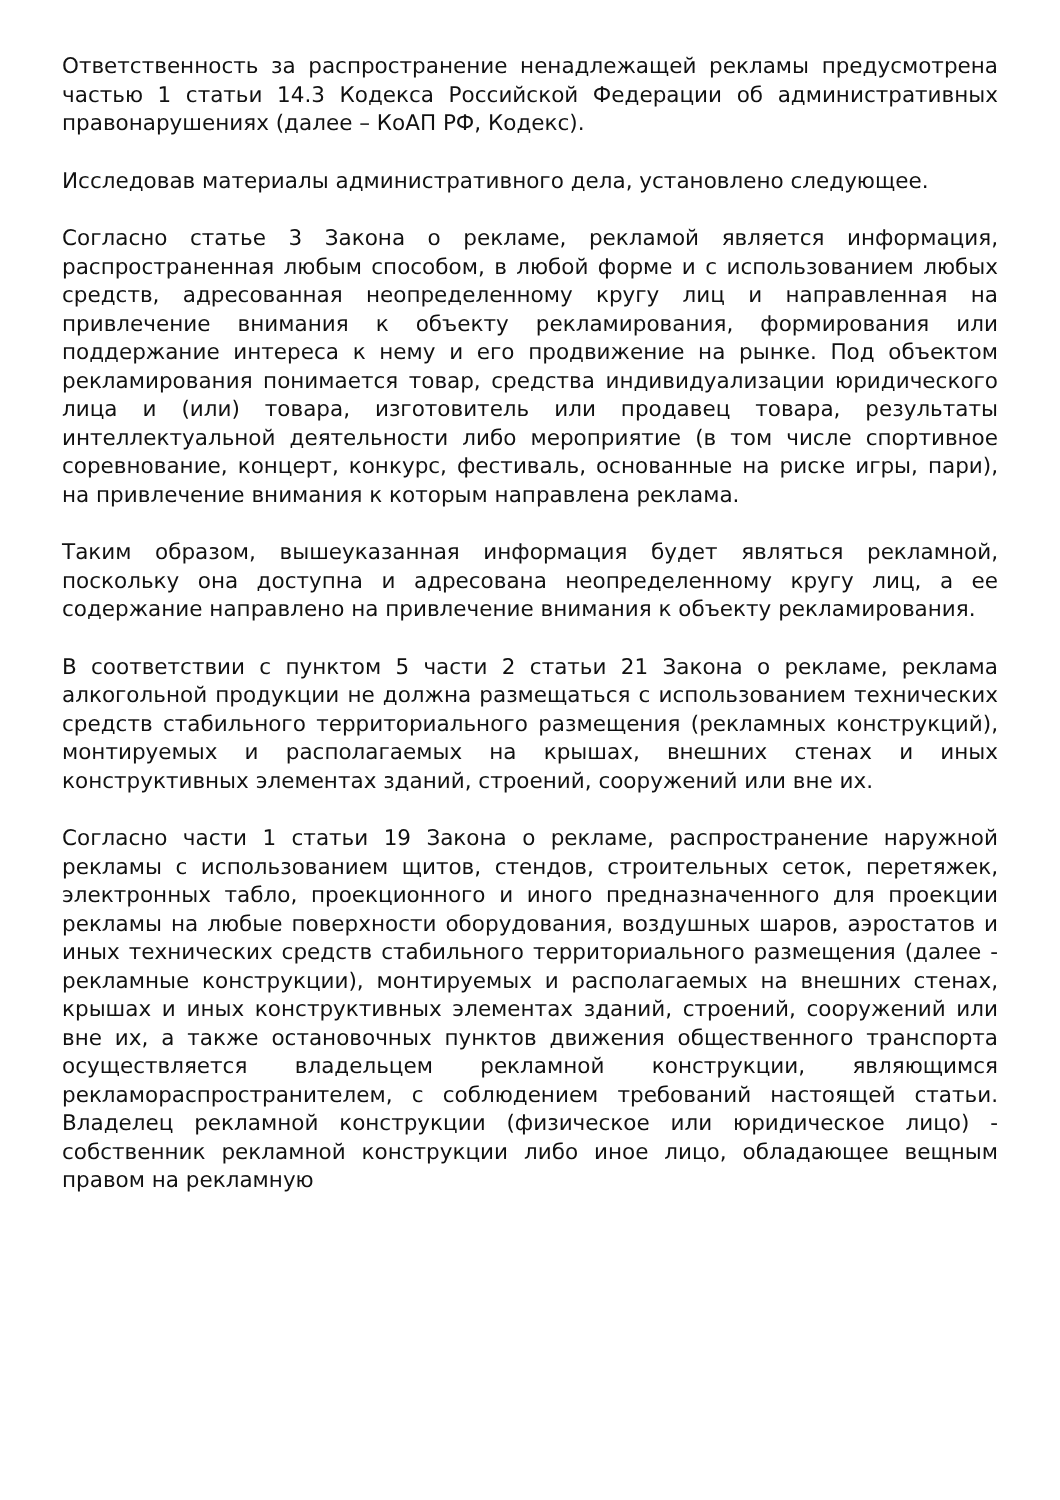Ответственность за распространение ненадлежащей рекламы предусмотрена частью 1 статьи 14.3 Кодекса Российской Федерации об административных правонарушениях (далее – КоАП РФ, Кодекс).
Исследовав материалы административного дела, установлено следующее.
Согласно статье 3 Закона о рекламе, рекламой является информация, распространенная любым способом, в любой форме и с использованием любых средств, адресованная неопределенному кругу лиц и направленная на привлечение внимания к объекту рекламирования, формирования или поддержание интереса к нему и его продвижение на рынке. Под объектом рекламирования понимается товар, средства индивидуализации юридического лица и (или) товара, изготовитель или продавец товара, результаты интеллектуальной деятельности либо мероприятие (в том числе спортивное соревнование, концерт, конкурс, фестиваль, основанные на риске игры, пари), на привлечение внимания к которым направлена реклама.
Таким образом, вышеуказанная информация будет являться рекламной, поскольку она доступна и адресована неопределенному кругу лиц, а ее содержание направлено на привлечение внимания к объекту рекламирования.
В соответствии с пунктом 5 части 2 статьи 21 Закона о рекламе, реклама алкогольной продукции не должна размещаться с использованием технических средств стабильного территориального размещения (рекламных конструкций), монтируемых и располагаемых на крышах, внешних стенах и иных конструктивных элементах зданий, строений, сооружений или вне их.
Согласно части 1 статьи 19 Закона о рекламе, распространение наружной рекламы с использованием щитов, стендов, строительных сеток, перетяжек, электронных табло, проекционного и иного предназначенного для проекции рекламы на любые поверхности оборудования, воздушных шаров, аэростатов и иных технических средств стабильного территориального размещения (далее - рекламные конструкции), монтируемых и располагаемых на внешних стенах, крышах и иных конструктивных элементах зданий, строений, сооружений или вне их, а также остановочных пунктов движения общественного транспорта осуществляется владельцем рекламной конструкции, являющимся рекламораспространителем, с соблюдением требований настоящей статьи. Владелец рекламной конструкции (физическое или юридическое лицо) - собственник рекламной конструкции либо иное лицо, обладающее вещным правом на рекламную